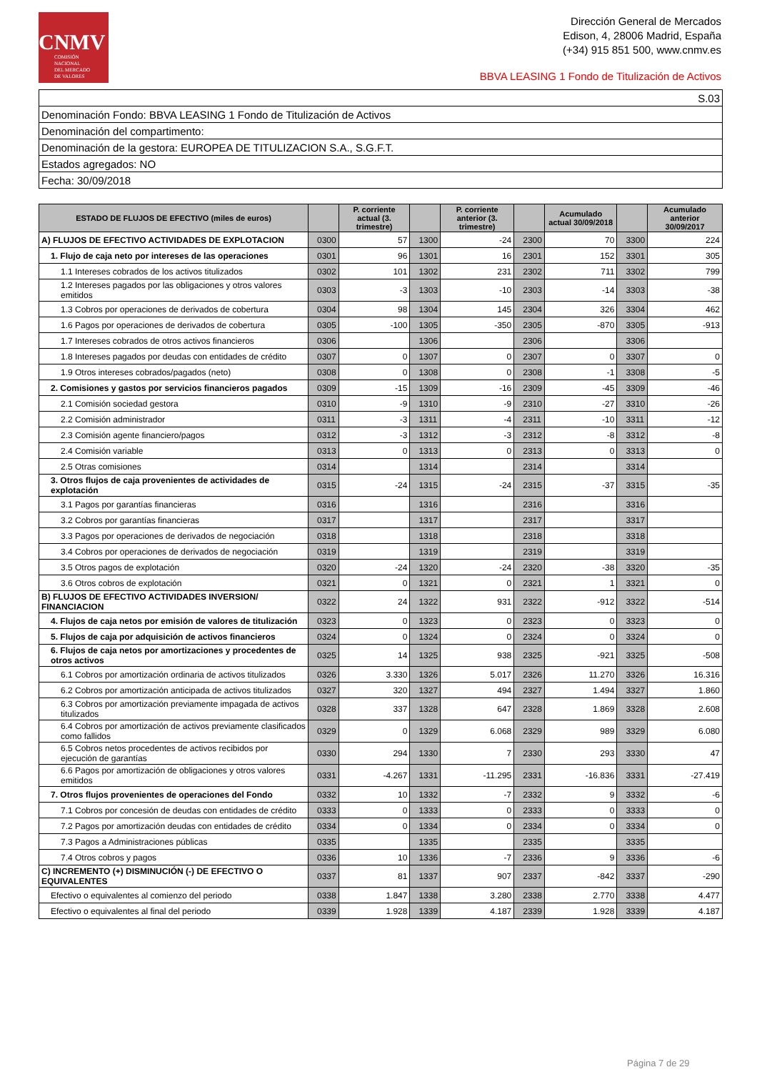CNMV
COMISIÓN
NACIONAL
DEL MERCADO
DE VALORES
Dirección General de Mercados
Edison, 4, 28006 Madrid, España
(+34) 915 851 500, www.cnmv.es
BBVA LEASING 1 Fondo de Titulización de Activos
| S.03 |
| Denominación Fondo: BBVA LEASING 1 Fondo de Titulización de Activos |
| Denominación del compartimento: |
| Denominación de la gestora: EUROPEA DE TITULIZACION S.A., S.G.F.T. |
| Estados agregados: NO |
| Fecha: 30/09/2018 |
| ESTADO DE FLUJOS DE EFECTIVO (miles de euros) | | P. corriente actual (3. trimestre) | | P. corriente anterior (3. trimestre) | | Acumulado actual 30/09/2018 | | Acumulado anterior 30/09/2017 |
| --- | --- | --- | --- | --- | --- | --- | --- | --- |
| A) FLUJOS DE EFECTIVO ACTIVIDADES DE EXPLOTACION | 0300 | 57 | 1300 | -24 | 2300 | 70 | 3300 | 224 |
| 1. Flujo de caja neto por intereses de las operaciones | 0301 | 96 | 1301 | 16 | 2301 | 152 | 3301 | 305 |
| 1.1 Intereses cobrados de los activos titulizados | 0302 | 101 | 1302 | 231 | 2302 | 711 | 3302 | 799 |
| 1.2 Intereses pagados por las obligaciones y otros valores emitidos | 0303 | -3 | 1303 | -10 | 2303 | -14 | 3303 | -38 |
| 1.3 Cobros por operaciones de derivados de cobertura | 0304 | 98 | 1304 | 145 | 2304 | 326 | 3304 | 462 |
| 1.6 Pagos por operaciones de derivados de cobertura | 0305 | -100 | 1305 | -350 | 2305 | -870 | 3305 | -913 |
| 1.7 Intereses cobrados de otros activos financieros | 0306 | | 1306 | | 2306 | | 3306 | |
| 1.8 Intereses pagados por deudas con entidades de crédito | 0307 | 0 | 1307 | 0 | 2307 | 0 | 3307 | 0 |
| 1.9 Otros intereses cobrados/pagados (neto) | 0308 | 0 | 1308 | 0 | 2308 | -1 | 3308 | -5 |
| 2. Comisiones y gastos por servicios financieros pagados | 0309 | -15 | 1309 | -16 | 2309 | -45 | 3309 | -46 |
| 2.1 Comisión sociedad gestora | 0310 | -9 | 1310 | -9 | 2310 | -27 | 3310 | -26 |
| 2.2 Comisión administrador | 0311 | -3 | 1311 | -4 | 2311 | -10 | 3311 | -12 |
| 2.3 Comisión agente financiero/pagos | 0312 | -3 | 1312 | -3 | 2312 | -8 | 3312 | -8 |
| 2.4 Comisión variable | 0313 | 0 | 1313 | 0 | 2313 | 0 | 3313 | 0 |
| 2.5 Otras comisiones | 0314 | | 1314 | | 2314 | | 3314 | |
| 3. Otros flujos de caja provenientes de actividades de explotación | 0315 | -24 | 1315 | -24 | 2315 | -37 | 3315 | -35 |
| 3.1 Pagos por garantías financieras | 0316 | | 1316 | | 2316 | | 3316 | |
| 3.2 Cobros por garantías financieras | 0317 | | 1317 | | 2317 | | 3317 | |
| 3.3 Pagos por operaciones de derivados de negociación | 0318 | | 1318 | | 2318 | | 3318 | |
| 3.4 Cobros por operaciones de derivados de negociación | 0319 | | 1319 | | 2319 | | 3319 | |
| 3.5 Otros pagos de explotación | 0320 | -24 | 1320 | -24 | 2320 | -38 | 3320 | -35 |
| 3.6 Otros cobros de explotación | 0321 | 0 | 1321 | 0 | 2321 | 1 | 3321 | 0 |
| B) FLUJOS DE EFECTIVO ACTIVIDADES INVERSION/ FINANCIACION | 0322 | 24 | 1322 | 931 | 2322 | -912 | 3322 | -514 |
| 4. Flujos de caja netos por emisión de valores de titulización | 0323 | 0 | 1323 | 0 | 2323 | 0 | 3323 | 0 |
| 5. Flujos de caja por adquisición de activos financieros | 0324 | 0 | 1324 | 0 | 2324 | 0 | 3324 | 0 |
| 6. Flujos de caja netos por amortizaciones y procedentes de otros activos | 0325 | 14 | 1325 | 938 | 2325 | -921 | 3325 | -508 |
| 6.1 Cobros por amortización ordinaria de activos titulizados | 0326 | 3.330 | 1326 | 5.017 | 2326 | 11.270 | 3326 | 16.316 |
| 6.2 Cobros por amortización anticipada de activos titulizados | 0327 | 320 | 1327 | 494 | 2327 | 1.494 | 3327 | 1.860 |
| 6.3 Cobros por amortización previamente impagada de activos titulizados | 0328 | 337 | 1328 | 647 | 2328 | 1.869 | 3328 | 2.608 |
| 6.4 Cobros por amortización de activos previamente clasificados como fallidos | 0329 | 0 | 1329 | 6.068 | 2329 | 989 | 3329 | 6.080 |
| 6.5 Cobros netos procedentes de activos recibidos por ejecución de garantías | 0330 | 294 | 1330 | 7 | 2330 | 293 | 3330 | 47 |
| 6.6 Pagos por amortización de obligaciones y otros valores emitidos | 0331 | -4.267 | 1331 | -11.295 | 2331 | -16.836 | 3331 | -27.419 |
| 7. Otros flujos provenientes de operaciones del Fondo | 0332 | 10 | 1332 | -7 | 2332 | 9 | 3332 | -6 |
| 7.1 Cobros por concesión de deudas con entidades de crédito | 0333 | 0 | 1333 | 0 | 2333 | 0 | 3333 | 0 |
| 7.2 Pagos por amortización deudas con entidades de crédito | 0334 | 0 | 1334 | 0 | 2334 | 0 | 3334 | 0 |
| 7.3 Pagos a Administraciones públicas | 0335 | | 1335 | | 2335 | | 3335 | |
| 7.4 Otros cobros y pagos | 0336 | 10 | 1336 | -7 | 2336 | 9 | 3336 | -6 |
| C) INCREMENTO (+) DISMINUCIÓN (-) DE EFECTIVO O EQUIVALENTES | 0337 | 81 | 1337 | 907 | 2337 | -842 | 3337 | -290 |
| Efectivo o equivalentes al comienzo del periodo | 0338 | 1.847 | 1338 | 3.280 | 2338 | 2.770 | 3338 | 4.477 |
| Efectivo o equivalentes al final del periodo | 0339 | 1.928 | 1339 | 4.187 | 2339 | 1.928 | 3339 | 4.187 |
Página 7 de 29